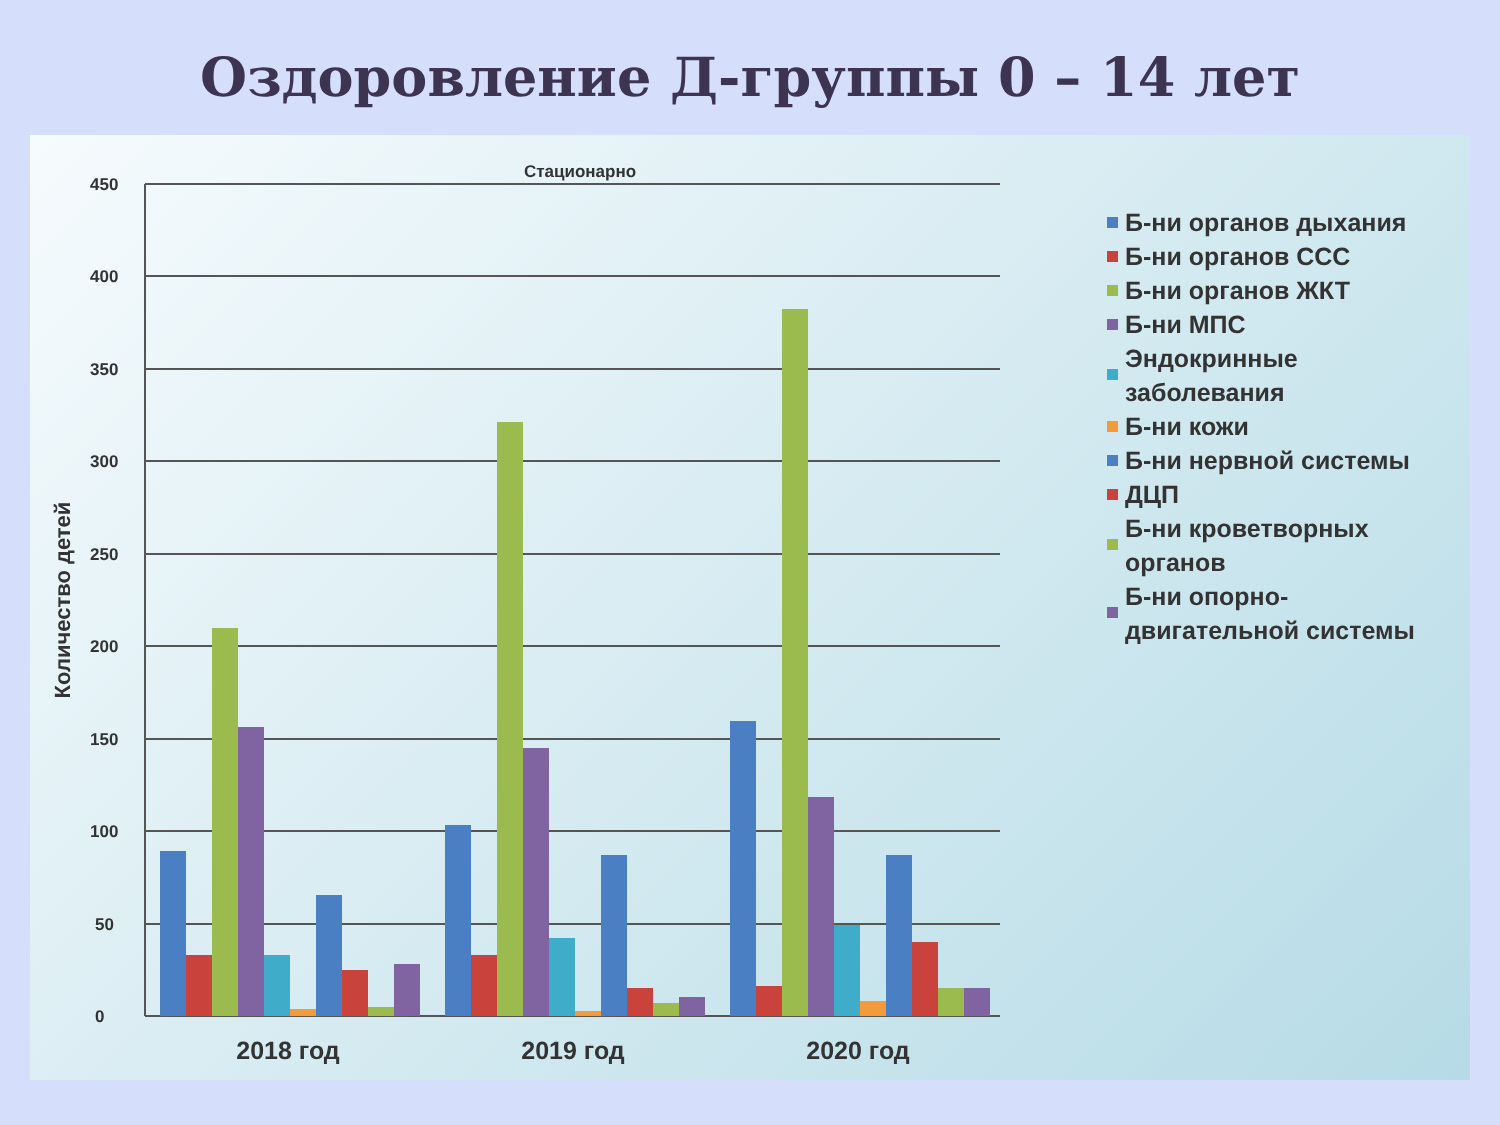Оздоровление Д-группы 0 – 14 лет
Стационарно
450
400
350
300
250
200
150
100
50
0
Количество детей
2018 год
2019 год
2020 год
Б-ни органов дыхания
Б-ни органов ССС
Б-ни органов ЖКТ
Б-ни МПС
Эндокринные заболевания
Б-ни кожи
Б-ни нервной системы
ДЦП
Б-ни кроветворных органов
Б-ни опорно-двигательной системы